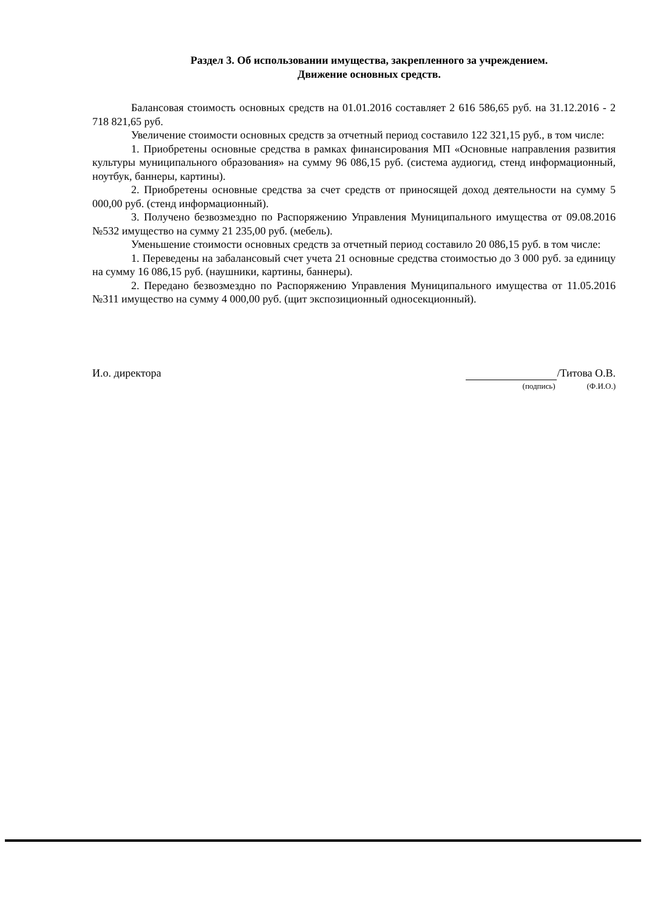Раздел 3. Об использовании имущества, закрепленного за учреждением.
Движение основных средств.
Балансовая стоимость основных средств на 01.01.2016 составляет 2 616 586,65 руб. на 31.12.2016 - 2 718 821,65 руб.
Увеличение стоимости основных средств за отчетный период составило 122 321,15 руб., в том числе:
1. Приобретены основные средства в рамках финансирования МП «Основные направления развития культуры муниципального образования» на сумму 96 086,15 руб. (система аудиогид, стенд информационный, ноутбук, баннеры, картины).
2. Приобретены основные средства за счет средств от приносящей доход деятельности на сумму 5 000,00 руб. (стенд информационный).
3. Получено безвозмездно по Распоряжению Управления Муниципального имущества от 09.08.2016 №532 имущество на сумму 21 235,00 руб. (мебель).
Уменьшение стоимости основных средств за отчетный период составило 20 086,15 руб. в том числе:
1. Переведены на забалансовый счет учета 21 основные средства стоимостью до 3 000 руб. за единицу на сумму 16 086,15 руб. (наушники, картины, баннеры).
2. Передано безвозмездно по Распоряжению Управления Муниципального имущества от 11.05.2016 №311 имущество на сумму 4 000,00 руб. (щит экспозиционный односекционный).
И.о. директора /Титова О.В.
(подпись) (Ф.И.О.)